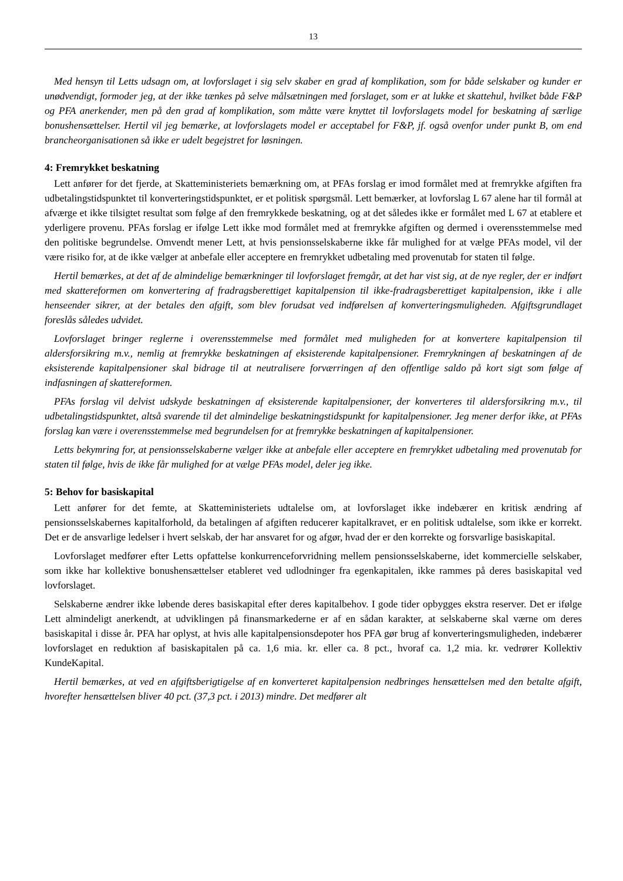13
Med hensyn til Letts udsagn om, at lovforslaget i sig selv skaber en grad af komplikation, som for både selskaber og kunder er unødvendigt, formoder jeg, at der ikke tænkes på selve målsætningen med forslaget, som er at lukke et skattehul, hvilket både F&P og PFA anerkender, men på den grad af komplikation, som måtte være knyttet til lovforslagets model for beskatning af særlige bonushensættelser. Hertil vil jeg bemærke, at lovforslagets model er acceptabel for F&P, jf. også ovenfor under punkt B, om end brancheorganisationen så ikke er udelt begejstret for løsningen.
4: Fremrykket beskatning
Lett anfører for det fjerde, at Skatteministeriets bemærkning om, at PFAs forslag er imod formålet med at fremrykke afgiften fra udbetalingstidspunktet til konverteringstidspunktet, er et politisk spørgsmål. Lett bemærker, at lovforslag L 67 alene har til formål at afværge et ikke tilsigtet resultat som følge af den fremrykkede beskatning, og at det således ikke er formålet med L 67 at etablere et yderligere provenu. PFAs forslag er ifølge Lett ikke mod formålet med at fremrykke afgiften og dermed i overensstemmelse med den politiske begrundelse. Omvendt mener Lett, at hvis pensionsselskaberne ikke får mulighed for at vælge PFAs model, vil der være risiko for, at de ikke vælger at anbefale eller acceptere en fremrykket udbetaling med provenutab for staten til følge.
Hertil bemærkes, at det af de almindelige bemærkninger til lovforslaget fremgår, at det har vist sig, at de nye regler, der er indført med skattereformen om konvertering af fradragsberettiget kapitalpension til ikke-fradragsberettiget kapitalpension, ikke i alle henseender sikrer, at der betales den afgift, som blev forudsat ved indførelsen af konverteringsmuligheden. Afgiftsgrundlaget foreslås således udvidet.
Lovforslaget bringer reglerne i overensstemmelse med formålet med muligheden for at konvertere kapitalpension til aldersforsikring m.v., nemlig at fremrykke beskatningen af eksisterende kapitalpensioner. Fremrykningen af beskatningen af de eksisterende kapitalpensioner skal bidrage til at neutralisere forværringen af den offentlige saldo på kort sigt som følge af indfasningen af skattereformen.
PFAs forslag vil delvist udskyde beskatningen af eksisterende kapitalpensioner, der konverteres til aldersforsikring m.v., til udbetalingstidspunktet, altså svarende til det almindelige beskatningstidspunkt for kapitalpensioner. Jeg mener derfor ikke, at PFAs forslag kan være i overensstemmelse med begrundelsen for at fremrykke beskatningen af kapitalpensioner.
Letts bekymring for, at pensionsselskaberne vælger ikke at anbefale eller acceptere en fremrykket udbetaling med provenutab for staten til følge, hvis de ikke får mulighed for at vælge PFAs model, deler jeg ikke.
5: Behov for basiskapital
Lett anfører for det femte, at Skatteministeriets udtalelse om, at lovforslaget ikke indebærer en kritisk ændring af pensionsselskabernes kapitalforhold, da betalingen af afgiften reducerer kapitalkravet, er en politisk udtalelse, som ikke er korrekt. Det er de ansvarlige ledelser i hvert selskab, der har ansvaret for og afgør, hvad der er den korrekte og forsvarlige basiskapital.
Lovforslaget medfører efter Letts opfattelse konkurrenceforvridning mellem pensionsselskaberne, idet kommercielle selskaber, som ikke har kollektive bonushensættelser etableret ved udlodninger fra egenkapitalen, ikke rammes på deres basiskapital ved lovforslaget.
Selskaberne ændrer ikke løbende deres basiskapital efter deres kapitalbehov. I gode tider opbygges ekstra reserver. Det er ifølge Lett almindeligt anerkendt, at udviklingen på finansmarkederne er af en sådan karakter, at selskaberne skal værne om deres basiskapital i disse år. PFA har oplyst, at hvis alle kapitalpensionsdepoter hos PFA gør brug af konverteringsmuligheden, indebærer lovforslaget en reduktion af basiskapitalen på ca. 1,6 mia. kr. eller ca. 8 pct., hvoraf ca. 1,2 mia. kr. vedrører Kollektiv KundeKapital.
Hertil bemærkes, at ved en afgiftsberigtigelse af en konverteret kapitalpension nedbringes hensættelsen med den betalte afgift, hvorefter hensættelsen bliver 40 pct. (37,3 pct. i 2013) mindre. Det medfører alt